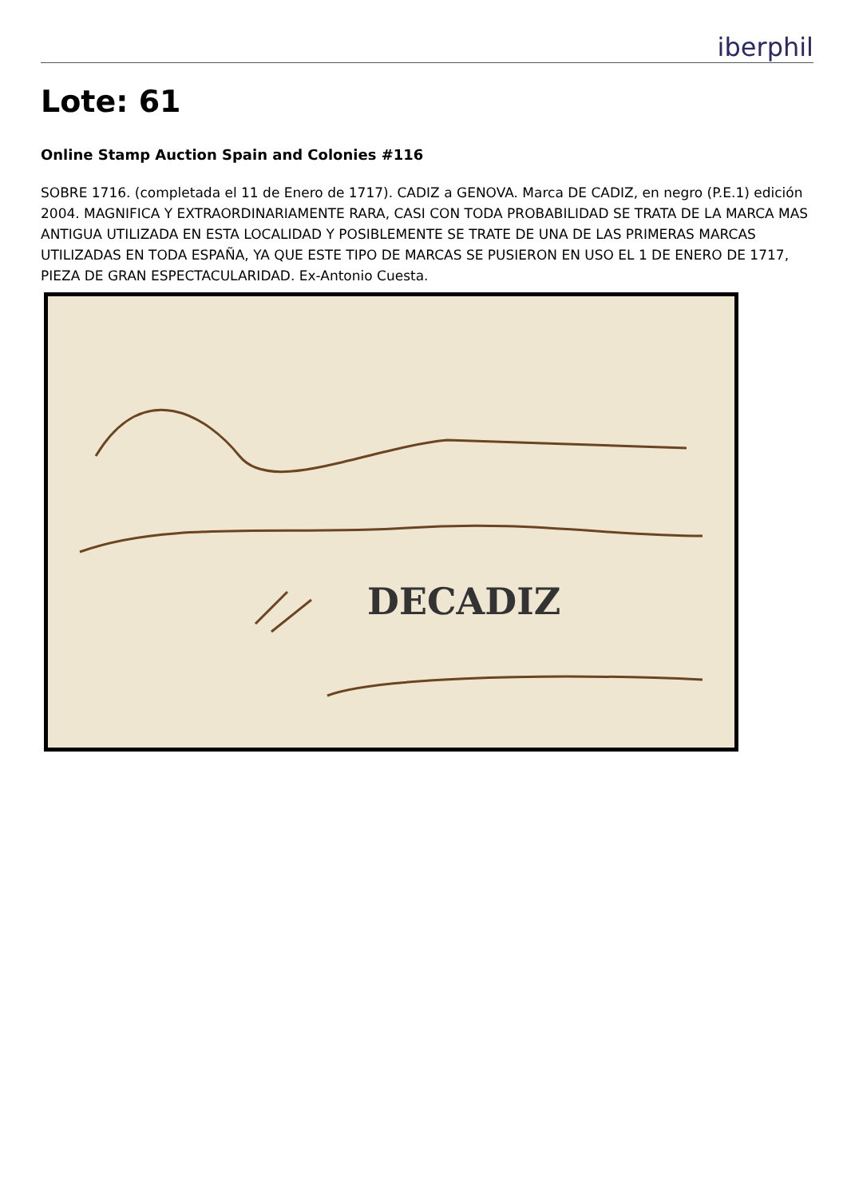iberphil
Lote: 61
Online Stamp Auction Spain and Colonies #116
SOBRE 1716. (completada el 11 de Enero de 1717). CADIZ a GENOVA. Marca DE CADIZ, en negro (P.E.1) edición 2004. MAGNIFICA Y EXTRAORDINARIAMENTE RARA, CASI CON TODA PROBABILIDAD SE TRATA DE LA MARCA MAS ANTIGUA UTILIZADA EN ESTA LOCALIDAD Y POSIBLEMENTE SE TRATE DE UNA DE LAS PRIMERAS MARCAS UTILIZADAS EN TODA ESPAÑA, YA QUE ESTE TIPO DE MARCAS SE PUSIERON EN USO EL 1 DE ENERO DE 1717, PIEZA DE GRAN ESPECTACULARIDAD. Ex-Antonio Cuesta.
DECADIZ